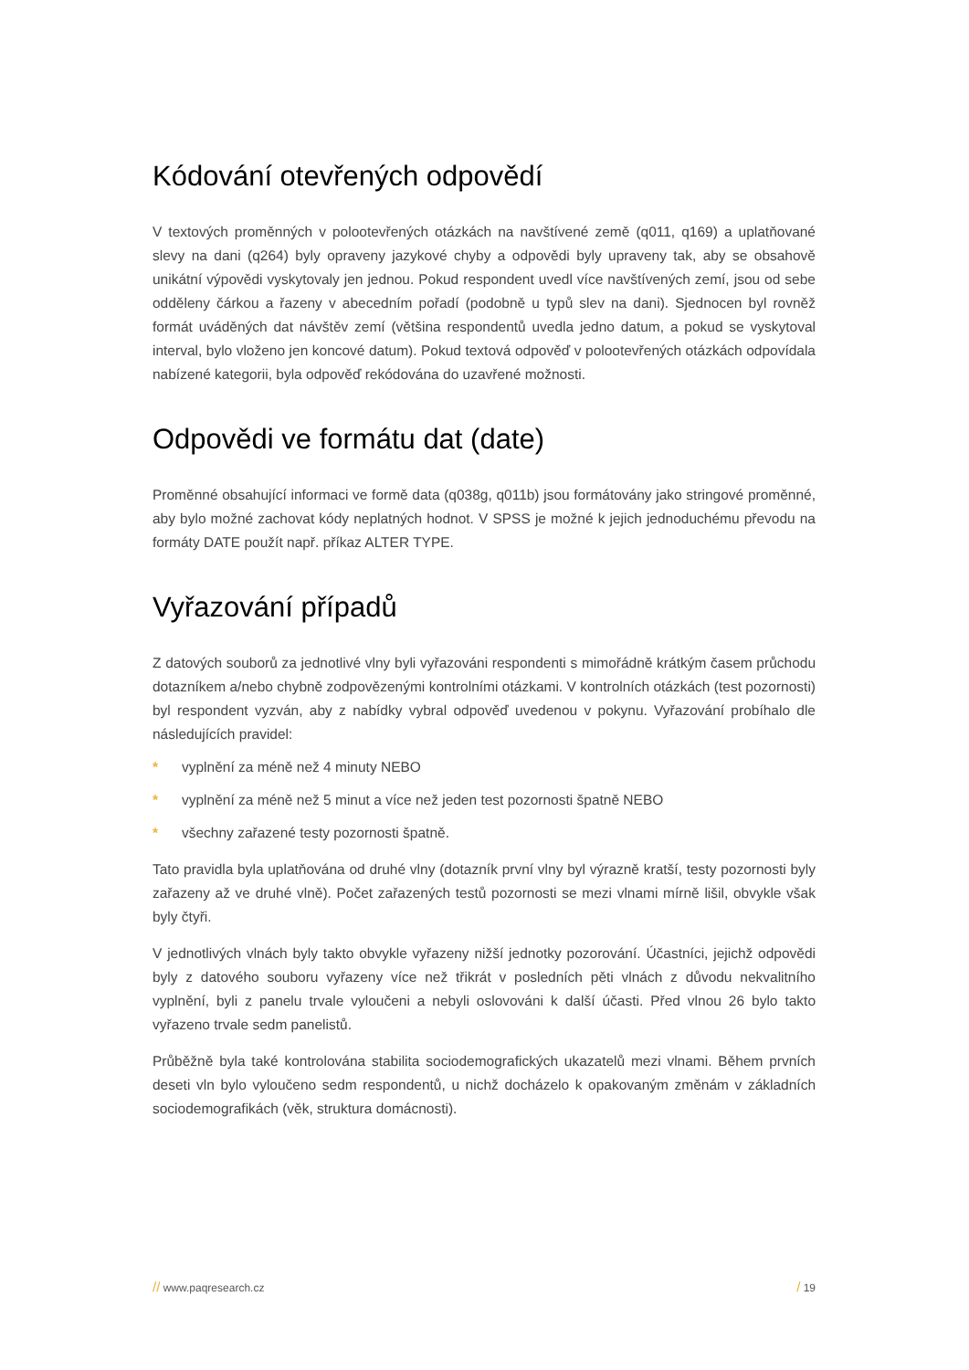Kódování otevřených odpovědí
V textových proměnných v polootevřených otázkách na navštívené země (q011, q169) a uplatňované slevy na dani (q264) byly opraveny jazykové chyby a odpovědi byly upraveny tak, aby se obsahově unikátní výpovědi vyskytovaly jen jednou. Pokud respondent uvedl více navštívených zemí, jsou od sebe odděleny čárkou a řazeny v abecedním pořadí (podobně u typů slev na dani). Sjednocen byl rovněž formát uváděných dat návštěv zemí (většina respondentů uvedla jedno datum, a pokud se vyskytoval interval, bylo vloženo jen koncové datum). Pokud textová odpověď v polootevřených otázkách odpovídala nabízené kategorii, byla odpověď rekódována do uzavřené možnosti.
Odpovědi ve formátu dat (date)
Proměnné obsahující informaci ve formě data (q038g, q011b) jsou formátovány jako stringové proměnné, aby bylo možné zachovat kódy neplatných hodnot. V SPSS je možné k jejich jednoduchému převodu na formáty DATE použít např. příkaz ALTER TYPE.
Vyřazování případů
Z datových souborů za jednotlivé vlny byli vyřazováni respondenti s mimořádně krátkým časem průchodu dotazníkem a/nebo chybně zodpovězenými kontrolními otázkami. V kontrolních otázkách (test pozornosti) byl respondent vyzván, aby z nabídky vybral odpověď uvedenou v pokynu. Vyřazování probíhalo dle následujících pravidel:
* vyplnění za méně než 4 minuty NEBO
* vyplnění za méně než 5 minut a více než jeden test pozornosti špatně NEBO
* všechny zařazené testy pozornosti špatně.
Tato pravidla byla uplatňována od druhé vlny (dotazník první vlny byl výrazně kratší, testy pozornosti byly zařazeny až ve druhé vlně). Počet zařazených testů pozornosti se mezi vlnami mírně lišil, obvykle však byly čtyři.
V jednotlivých vlnách byly takto obvykle vyřazeny nižší jednotky pozorování. Účastníci, jejichž odpovědi byly z datového souboru vyřazeny více než třikrát v posledních pěti vlnách z důvodu nekvalitního vyplnění, byli z panelu trvale vyloučeni a nebyli oslovováni k další účasti. Před vlnou 26 bylo takto vyřazeno trvale sedm panelistů.
Průběžně byla také kontrolována stabilita sociodemografických ukazatelů mezi vlnami. Během prvních deseti vln bylo vyloučeno sedm respondentů, u nichž docházelo k opakovaným změnám v základních sociodemografikách (věk, struktura domácnosti).
// www.paqresearch.cz / 19